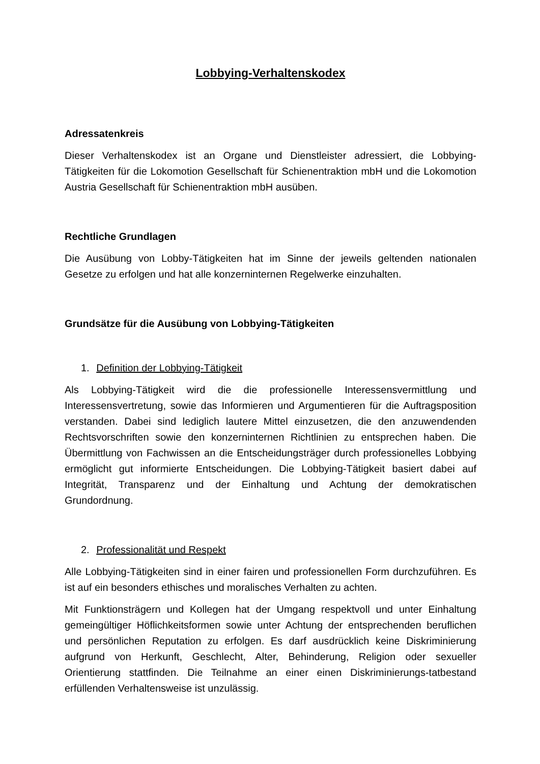Lobbying-Verhaltenskodex
Adressatenkreis
Dieser Verhaltenskodex ist an Organe und Dienstleister adressiert, die Lobbying-Tätigkeiten für die Lokomotion Gesellschaft für Schienentraktion mbH und die Lokomotion Austria Gesellschaft für Schienentraktion mbH ausüben.
Rechtliche Grundlagen
Die Ausübung von Lobby-Tätigkeiten hat im Sinne der jeweils geltenden nationalen Gesetze zu erfolgen und hat alle konzerninternen Regelwerke einzuhalten.
Grundsätze für die Ausübung von Lobbying-Tätigkeiten
1. Definition der Lobbying-Tätigkeit
Als Lobbying-Tätigkeit wird die die professionelle Interessensvermittlung und Interessensvertretung, sowie das Informieren und Argumentieren für die Auftragsposition verstanden. Dabei sind lediglich lautere Mittel einzusetzen, die den anzuwendenden Rechtsvorschriften sowie den konzerninternen Richtlinien zu entsprechen haben. Die Übermittlung von Fachwissen an die Entscheidungsträger durch professionelles Lobbying ermöglicht gut informierte Entscheidungen. Die Lobbying-Tätigkeit basiert dabei auf Integrität, Transparenz und der Einhaltung und Achtung der demokratischen Grundordnung.
2. Professionalität und Respekt
Alle Lobbying-Tätigkeiten sind in einer fairen und professionellen Form durchzuführen. Es ist auf ein besonders ethisches und moralisches Verhalten zu achten.
Mit Funktionsträgern und Kollegen hat der Umgang respektvoll und unter Einhaltung gemeingültiger Höflichkeitsformen sowie unter Achtung der entsprechenden beruflichen und persönlichen Reputation zu erfolgen. Es darf ausdrücklich keine Diskriminierung aufgrund von Herkunft, Geschlecht, Alter, Behinderung, Religion oder sexueller Orientierung stattfinden. Die Teilnahme an einer einen Diskriminierungs-tatbestand erfüllenden Verhaltensweise ist unzulässig.